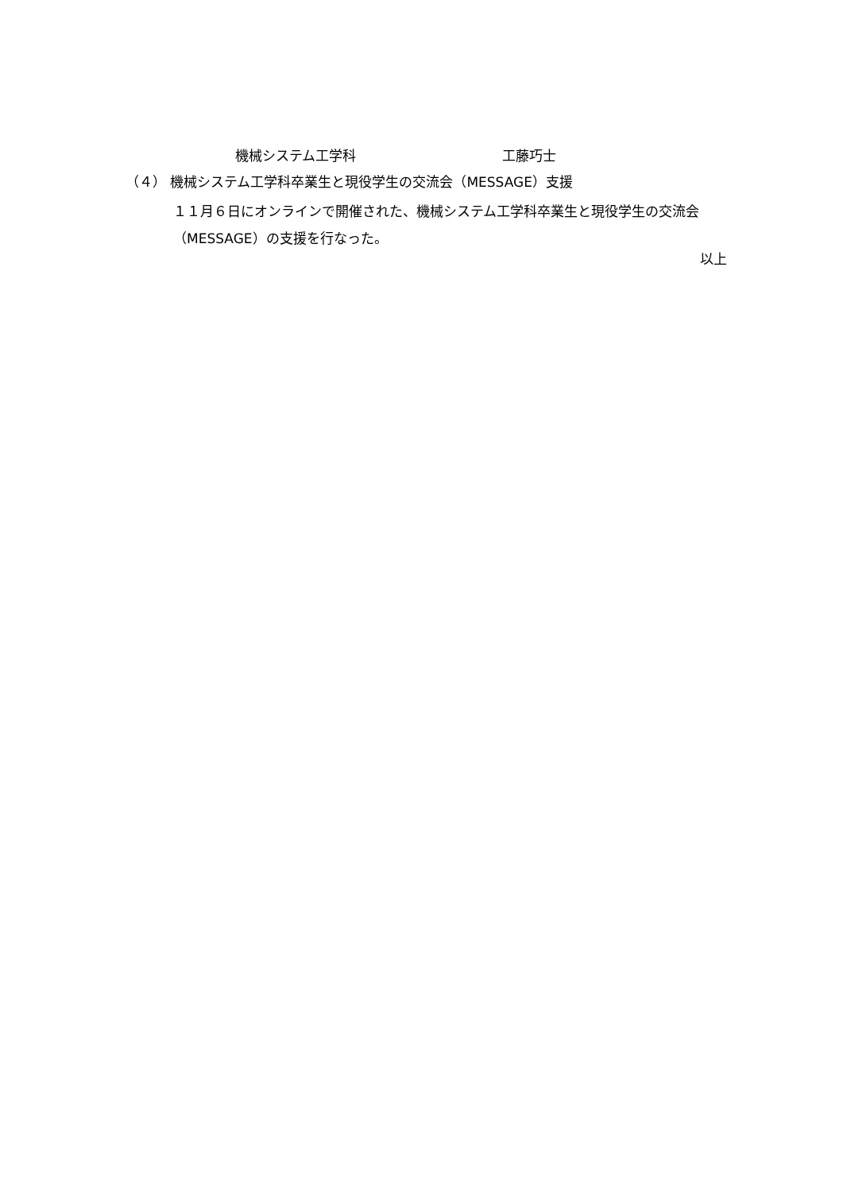機械システム工学科 工藤巧士
（４） 機械システム工学科卒業生と現役学生の交流会（MESSAGE）支援
１１月６日にオンラインで開催された、機械システム工学科卒業生と現役学生の交流会（MESSAGE）の支援を行なった。
以上